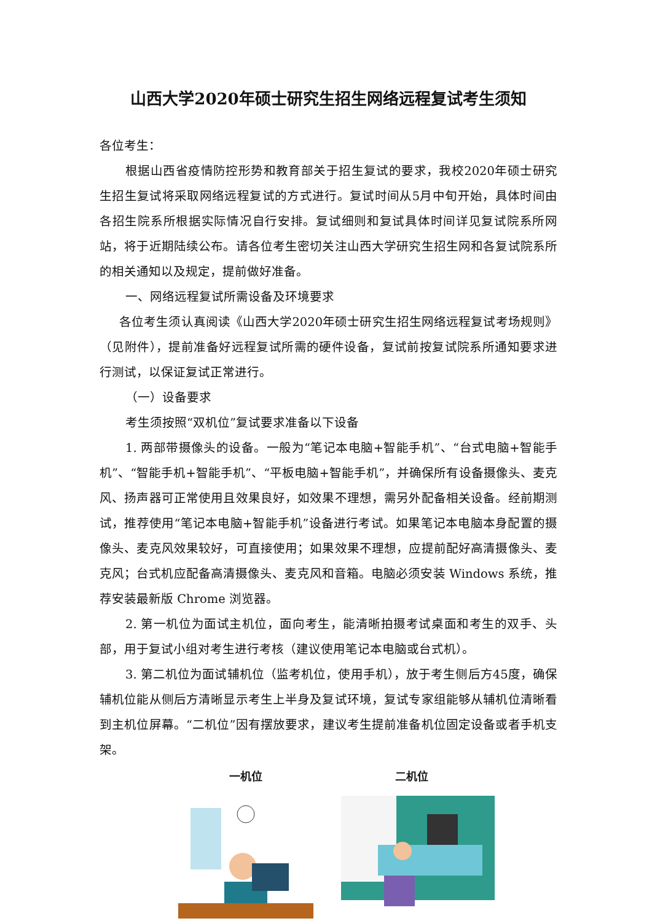山西大学2020年硕士研究生招生网络远程复试考生须知
各位考生：
根据山西省疫情防控形势和教育部关于招生复试的要求，我校2020年硕士研究生招生复试将采取网络远程复试的方式进行。复试时间从5月中旬开始，具体时间由各招生院系所根据实际情况自行安排。复试细则和复试具体时间详见复试院系所网站，将于近期陆续公布。请各位考生密切关注山西大学研究生招生网和各复试院系所的相关通知以及规定，提前做好准备。
一、网络远程复试所需设备及环境要求
各位考生须认真阅读《山西大学2020年硕士研究生招生网络远程复试考场规则》（见附件），提前准备好远程复试所需的硬件设备，复试前按复试院系所通知要求进行测试，以保证复试正常进行。
（一）设备要求
考生须按照“双机位”复试要求准备以下设备
1. 两部带摄像头的设备。一般为“笔记本电脑+智能手机”、“台式电脑+智能手机”、“智能手机+智能手机”、“平板电脑+智能手机”，并确保所有设备摄像头、麦克风、扬声器可正常使用且效果良好，如效果不理想，需另外配备相关设备。经前期测试，推荐使用“笔记本电脑+智能手机”设备进行考试。如果笔记本电脑本身配置的摄像头、麦克风效果较好，可直接使用；如果效果不理想，应提前配好高清摄像头、麦克风；台式机应配备高清摄像头、麦克风和音箱。电脑必须安装 Windows 系统，推荐安装最新版 Chrome 浏览器。
2. 第一机位为面试主机位，面向考生，能清晰拍摄考试桌面和考生的双手、头部，用于复试小组对考生进行考核（建议使用笔记本电脑或台式机）。
3. 第二机位为面试辅机位（监考机位，使用手机），放于考生侧后方45度，确保辅机位能从侧后方清晰显示考生上半身及复试环境，复试专家组能够从辅机位清晰看到主机位屏幕。“二机位”因有摆放要求，建议考生提前准备机位固定设备或者手机支架。
一机位 二机位